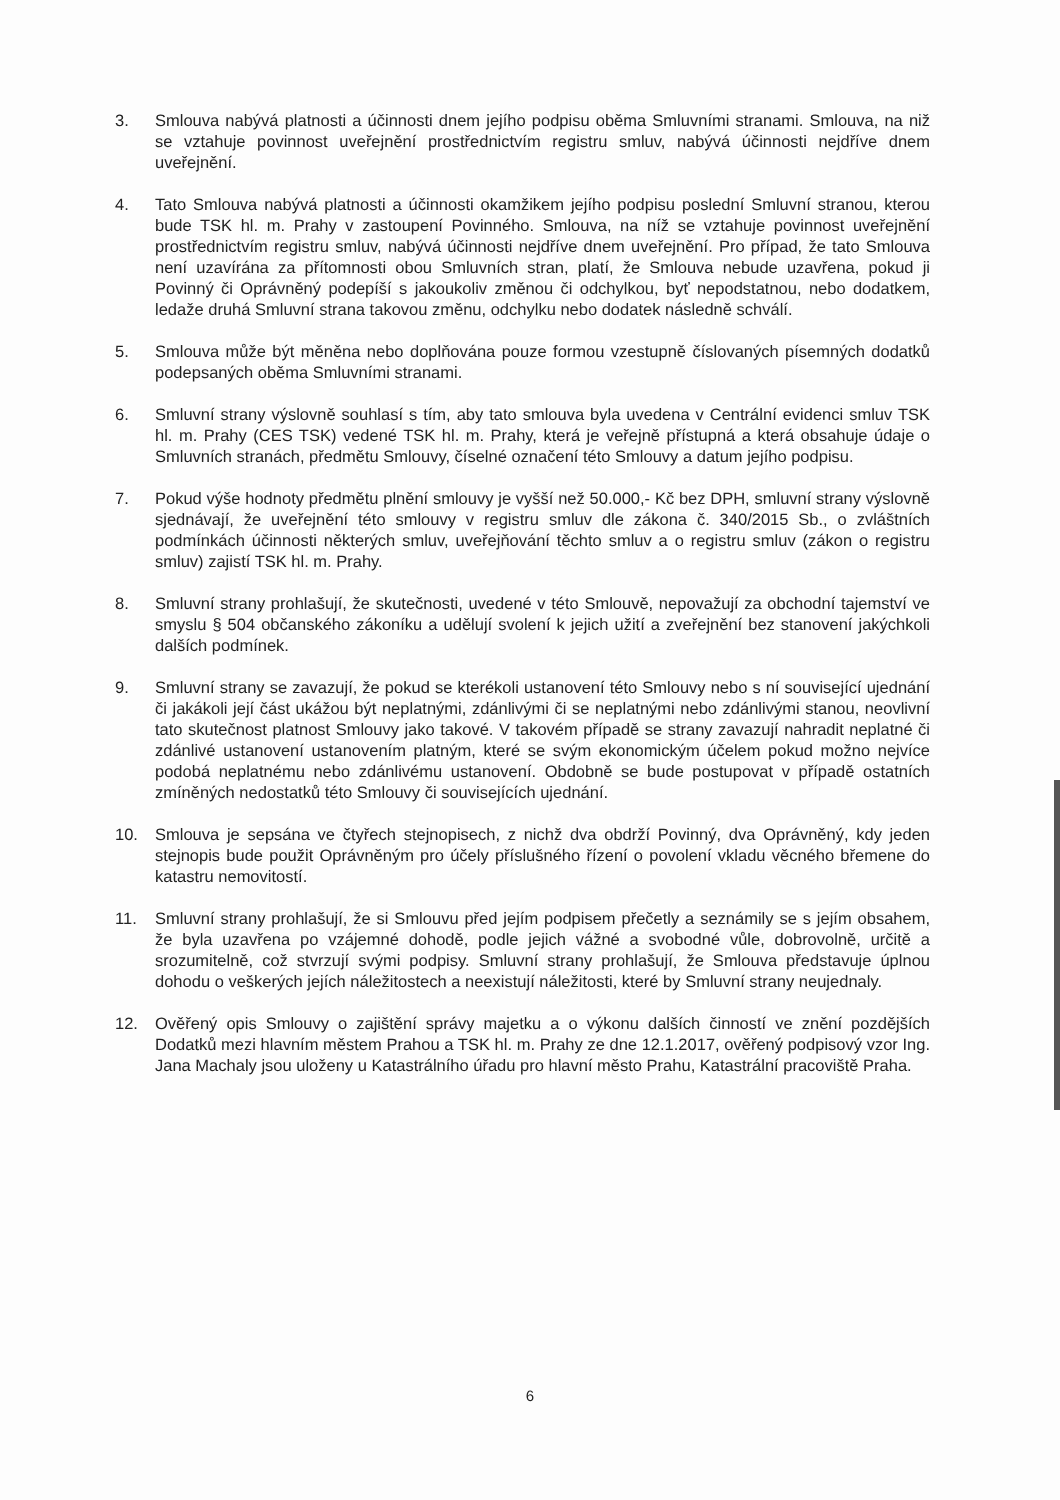3. Smlouva nabývá platnosti a účinnosti dnem jejího podpisu oběma Smluvními stranami. Smlouva, na niž se vztahuje povinnost uveřejnění prostřednictvím registru smluv, nabývá účinnosti nejdříve dnem uveřejnění.
4. Tato Smlouva nabývá platnosti a účinnosti okamžikem jejího podpisu poslední Smluvní stranou, kterou bude TSK hl. m. Prahy v zastoupení Povinného. Smlouva, na níž se vztahuje povinnost uveřejnění prostřednictvím registru smluv, nabývá účinnosti nejdříve dnem uveřejnění. Pro případ, že tato Smlouva není uzavírána za přítomnosti obou Smluvních stran, platí, že Smlouva nebude uzavřena, pokud ji Povinný či Oprávněný podepíší s jakoukoliv změnou či odchylkou, byť nepodstatnou, nebo dodatkem, ledaže druhá Smluvní strana takovou změnu, odchylku nebo dodatek následně schválí.
5. Smlouva může být měněna nebo doplňována pouze formou vzestupně číslovaných písemných dodatků podepsaných oběma Smluvními stranami.
6. Smluvní strany výslovně souhlasí s tím, aby tato smlouva byla uvedena v Centrální evidenci smluv TSK hl. m. Prahy (CES TSK) vedené TSK hl. m. Prahy, která je veřejně přístupná a která obsahuje údaje o Smluvních stranách, předmětu Smlouvy, číselné označení této Smlouvy a datum jejího podpisu.
7. Pokud výše hodnoty předmětu plnění smlouvy je vyšší než 50.000,- Kč bez DPH, smluvní strany výslovně sjednávají, že uveřejnění této smlouvy v registru smluv dle zákona č. 340/2015 Sb., o zvláštních podmínkách účinnosti některých smluv, uveřejňování těchto smluv a o registru smluv (zákon o registru smluv) zajistí TSK hl. m. Prahy.
8. Smluvní strany prohlašují, že skutečnosti, uvedené v této Smlouvě, nepovažují za obchodní tajemství ve smyslu § 504 občanského zákoníku a udělují svolení k jejich užití a zveřejnění bez stanovení jakýchkoli dalších podmínek.
9. Smluvní strany se zavazují, že pokud se kterékoli ustanovení této Smlouvy nebo s ní související ujednání či jakákoli její část ukážou být neplatnými, zdánlivými či se neplatnými nebo zdánlivými stanou, neovlivní tato skutečnost platnost Smlouvy jako takové. V takovém případě se strany zavazují nahradit neplatné či zdánlivé ustanovení ustanovením platným, které se svým ekonomickým účelem pokud možno nejvíce podobá neplatnému nebo zdánlivému ustanovení. Obdobně se bude postupovat v případě ostatních zmíněných nedostatků této Smlouvy či souvisejících ujednání.
10. Smlouva je sepsána ve čtyřech stejnopisech, z nichž dva obdrží Povinný, dva Oprávněný, kdy jeden stejnopis bude použit Oprávněným pro účely příslušného řízení o povolení vkladu věcného břemene do katastru nemovitostí.
11. Smluvní strany prohlašují, že si Smlouvu před jejím podpisem přečetly a seznámily se s jejím obsahem, že byla uzavřena po vzájemné dohodě, podle jejich vážné a svobodné vůle, dobrovolně, určitě a srozumitelně, což stvrzují svými podpisy. Smluvní strany prohlašují, že Smlouva představuje úplnou dohodu o veškerých jejích náležitostech a neexistují náležitosti, které by Smluvní strany neujednaly.
12. Ověřený opis Smlouvy o zajištění správy majetku a o výkonu dalších činností ve znění pozdějších Dodatků mezi hlavním městem Prahou a TSK hl. m. Prahy ze dne 12.1.2017, ověřený podpisový vzor Ing. Jana Machaly jsou uloženy u Katastrálního úřadu pro hlavní město Prahu, Katastrální pracoviště Praha.
6